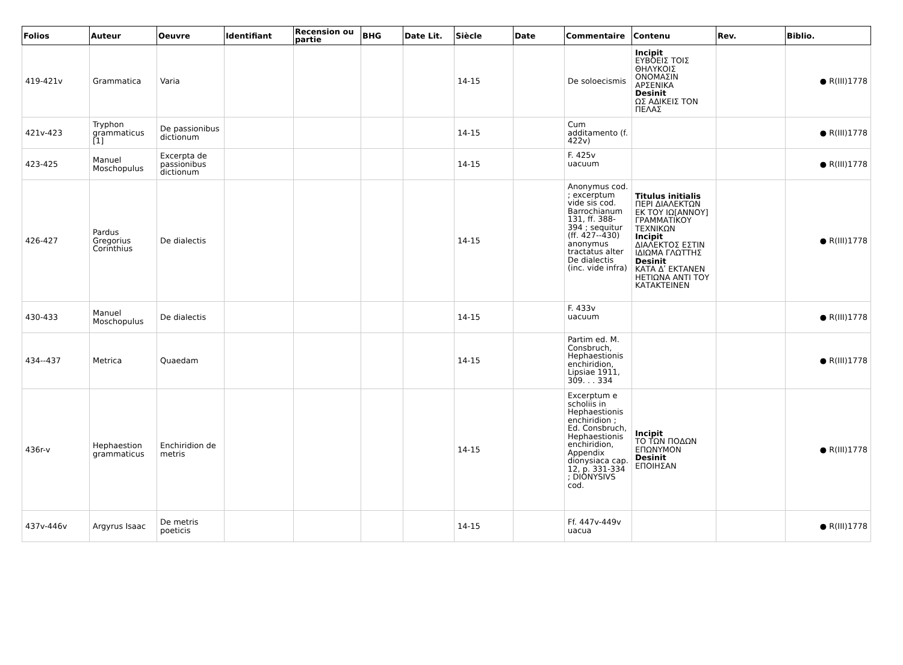| Folios | Auteur | Oeuvre | Identifiant | Recension ou partie | BHG | Date Lit. | Siècle | Date | Commentaire | Contenu | Rev. | Biblio. |
| --- | --- | --- | --- | --- | --- | --- | --- | --- | --- | --- | --- | --- |
| 419-421v | Grammatica | Varia | | | | | 14-15 | | De soloecismis | Incipit ΕΥΒΟΕΙΣ ΤΟΙΣ ΘΗΛΥΚΟΙΣ ΟΝΟΜΑΣΙΝ ΑΡΣΕΝΙΚΑ Desinit ΩΣ ΑΔΙΚΕΙΣ ΤΟΝ ΠΕΛΑΣ | | ● R(III)1778 |
| 421v-423 | Tryphon grammaticus [1] | De passionibus dictionum | | | | | 14-15 | | Cum additamento (f. 422v) | | | ● R(III)1778 |
| 423-425 | Manuel Moschopulus | Excerpta de passionibus dictionum | | | | | 14-15 | | F. 425v uacuum | | | ● R(III)1778 |
| 426-427 | Pardus Gregorius Corinthius | De dialectis | | | | | 14-15 | | Anonymus cod. ; excerptum vide sis cod. Barrochianum 131, ff. 388-394 ; sequitur (ff. 427--430) anonymus tractatus alter De dialectis (inc. vide infra) | Titulus initialis ΠΕΡΙ ΔΙΑΛΕΚΤΩΝ ΕΚ ΤΟΥ ΙΩ[ΑΝΝΟΥ] ΓΡΑΜΜΑΤΙΚΟΥ ΤΕΧΝΙΚΩΝ Incipit ΔΙΑΛΕΚΤΟΣ ΕΣΤΙΝ ΙΔΙΩΜΑ ΓΛΩΤΤΗΣ Desinit ΚΑΤΑ Δʹ ΕΚΤΑΝΕΝ ΗΕΤΙΩΝΑ ΑΝΤΙ ΤΟΥ ΚΑΤΑΚΤΕΙΝΕΝ | | ● R(III)1778 |
| 430-433 | Manuel Moschopulus | De dialectis | | | | | 14-15 | | F. 433v uacuum | | | ● R(III)1778 |
| 434--437 | Metrica | Quaedam | | | | | 14-15 | | Partim ed. M. Consbruch, Hephaestionis enchiridion, Lipsiae 1911, 309. . . 334 | | | ● R(III)1778 |
| 436r-v | Hephaestion grammaticus | Enchiridion de metris | | | | | 14-15 | | Excerptum e scholiis in Hephaestionis enchiridion ; Ed. Consbruch, Hephaestionis enchiridion, Appendix dionysiaca cap. 12, p. 331-334 ; DIONYSIVS cod. | Incipit ΤΟ ΤΩΝ ΠΟΔΩΝ ΕΠΩΝΥΜΟΝ Desinit ΕΠΟΙΗΣΑΝ | | ● R(III)1778 |
| 437v-446v | Argyrus Isaac | De metris poeticis | | | | | 14-15 | | Ff. 447v-449v uacua | | | ● R(III)1778 |